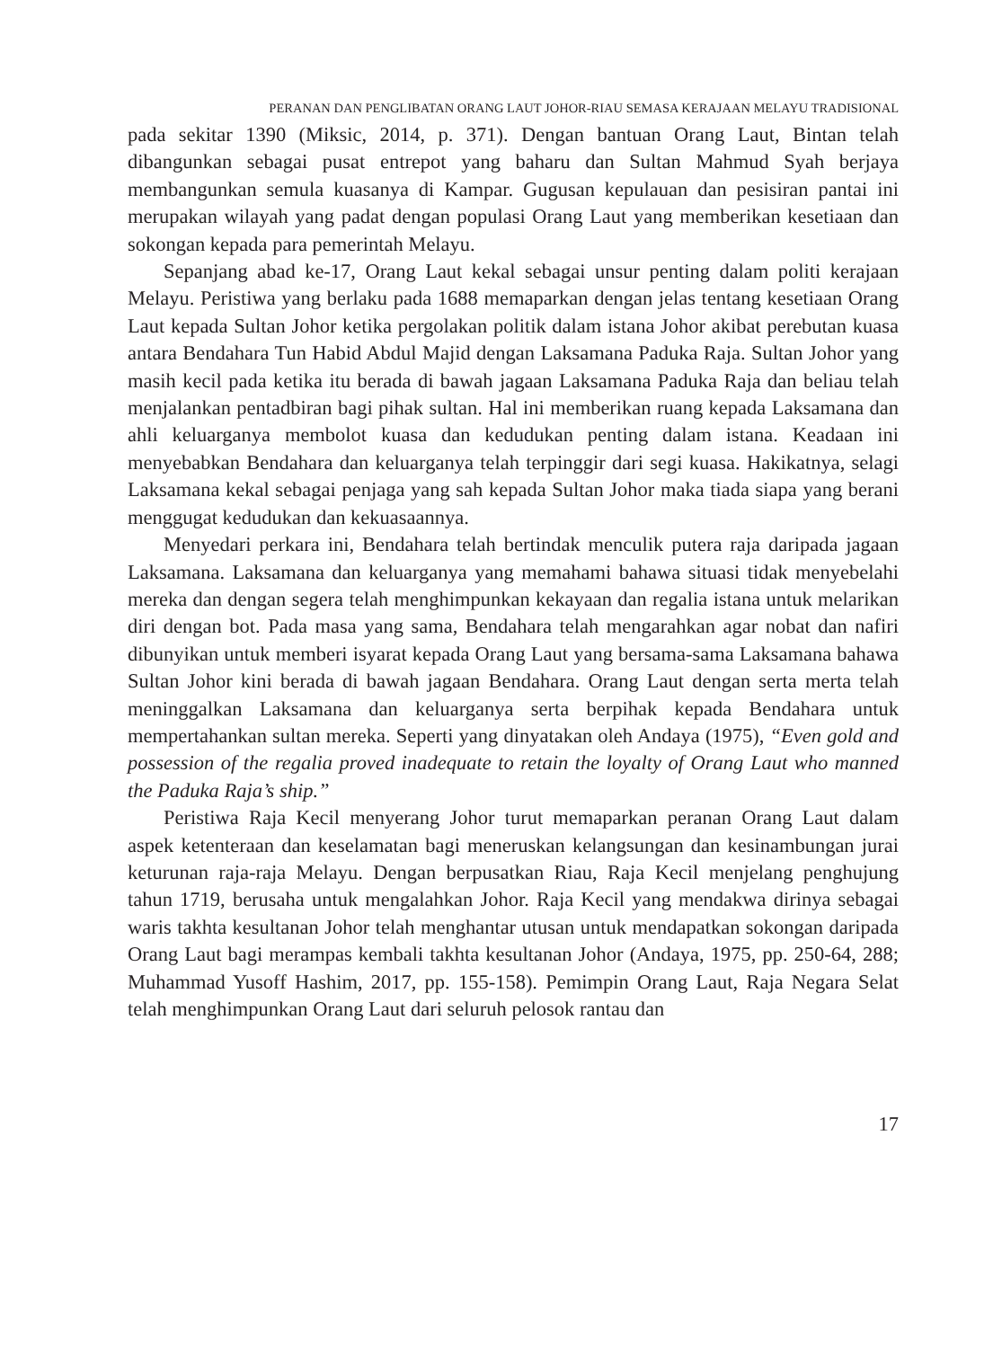PERANAN DAN PENGLIBATAN ORANG LAUT JOHOR-RIAU SEMASA KERAJAAN MELAYU TRADISIONAL
pada sekitar 1390 (Miksic, 2014, p. 371). Dengan bantuan Orang Laut, Bintan telah dibangunkan sebagai pusat entrepot yang baharu dan Sultan Mahmud Syah berjaya membangunkan semula kuasanya di Kampar. Gugusan kepulauan dan pesisiran pantai ini merupakan wilayah yang padat dengan populasi Orang Laut yang memberikan kesetiaan dan sokongan kepada para pemerintah Melayu.
Sepanjang abad ke-17, Orang Laut kekal sebagai unsur penting dalam politi kerajaan Melayu. Peristiwa yang berlaku pada 1688 memaparkan dengan jelas tentang kesetiaan Orang Laut kepada Sultan Johor ketika pergolakan politik dalam istana Johor akibat perebutan kuasa antara Bendahara Tun Habid Abdul Majid dengan Laksamana Paduka Raja. Sultan Johor yang masih kecil pada ketika itu berada di bawah jagaan Laksamana Paduka Raja dan beliau telah menjalankan pentadbiran bagi pihak sultan. Hal ini memberikan ruang kepada Laksamana dan ahli keluarganya membolot kuasa dan kedudukan penting dalam istana. Keadaan ini menyebabkan Bendahara dan keluarganya telah terpinggir dari segi kuasa. Hakikatnya, selagi Laksamana kekal sebagai penjaga yang sah kepada Sultan Johor maka tiada siapa yang berani menggugat kedudukan dan kekuasaannya.
Menyedari perkara ini, Bendahara telah bertindak menculik putera raja daripada jagaan Laksamana. Laksamana dan keluarganya yang memahami bahawa situasi tidak menyebelahi mereka dan dengan segera telah menghimpunkan kekayaan dan regalia istana untuk melarikan diri dengan bot. Pada masa yang sama, Bendahara telah mengarahkan agar nobat dan nafiri dibunyikan untuk memberi isyarat kepada Orang Laut yang bersama-sama Laksamana bahawa Sultan Johor kini berada di bawah jagaan Bendahara. Orang Laut dengan serta merta telah meninggalkan Laksamana dan keluarganya serta berpihak kepada Bendahara untuk mempertahankan sultan mereka. Seperti yang dinyatakan oleh Andaya (1975), “Even gold and possession of the regalia proved inadequate to retain the loyalty of Orang Laut who manned the Paduka Raja’s ship.”
Peristiwa Raja Kecil menyerang Johor turut memaparkan peranan Orang Laut dalam aspek ketenteraan dan keselamatan bagi meneruskan kelangsungan dan kesinambungan jurai keturunan raja-raja Melayu. Dengan berpusatkan Riau, Raja Kecil menjelang penghujung tahun 1719, berusaha untuk mengalahkan Johor. Raja Kecil yang mendakwa dirinya sebagai waris takhta kesultanan Johor telah menghantar utusan untuk mendapatkan sokongan daripada Orang Laut bagi merampas kembali takhta kesultanan Johor (Andaya, 1975, pp. 250-64, 288; Muhammad Yusoff Hashim, 2017, pp. 155-158). Pemimpin Orang Laut, Raja Negara Selat telah menghimpunkan Orang Laut dari seluruh pelosok rantau dan
17